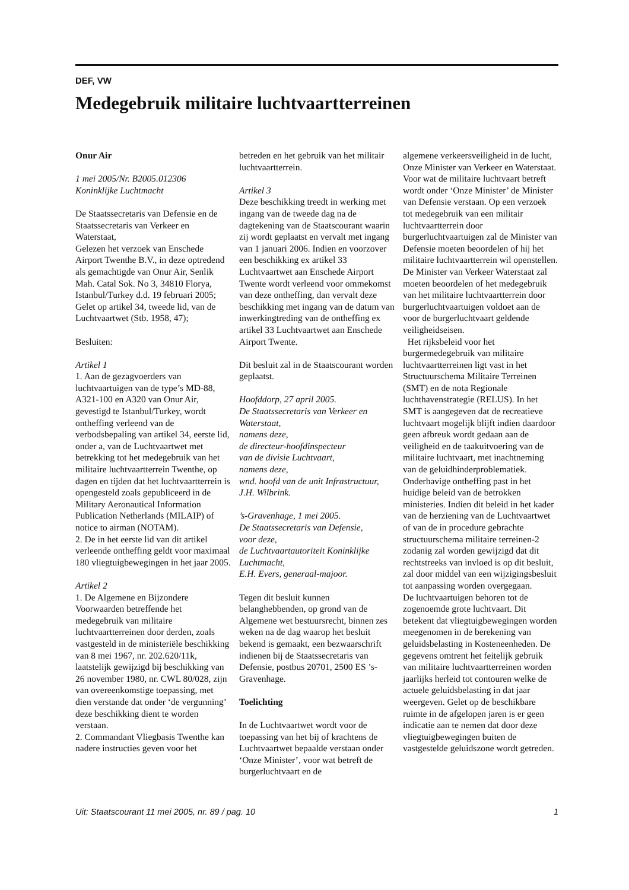DEF, VW
Medegebruik militaire luchtvaartterreinen
Onur Air
1 mei 2005/Nr. B2005.012306
Koninklijke Luchtmacht
De Staatssecretaris van Defensie en de Staatssecretaris van Verkeer en Waterstaat,
Gelezen het verzoek van Enschede Airport Twenthe B.V., in deze optredend als gemachtigde van Onur Air, Senlik Mah. Catal Sok. No 3, 34810 Florya, Istanbul/Turkey d.d. 19 februari 2005;
Gelet op artikel 34, tweede lid, van de Luchtvaartwet (Stb. 1958, 47);
Besluiten:
Artikel 1
1. Aan de gezagvoerders van luchtvaartuigen van de type’s MD-88, A321-100 en A320 van Onur Air, gevestigd te Istanbul/Turkey, wordt ontheffing verleend van de verbodsbepaling van artikel 34, eerste lid, onder a, van de Luchtvaartwet met betrekking tot het medegebruik van het militaire luchtvaartterrein Twenthe, op dagen en tijden dat het luchtvaartterrein is opengesteld zoals gepubliceerd in de Military Aeronautical Information Publication Netherlands (MILAIP) of notice to airman (NOTAM).
2. De in het eerste lid van dit artikel verleende ontheffing geldt voor maximaal 180 vliegtuigbewegingen in het jaar 2005.
Artikel 2
1. De Algemene en Bijzondere Voorwaarden betreffende het medegebruik van militaire luchtvaartterreinen door derden, zoals vastgesteld in de ministeriële beschikking van 8 mei 1967, nr. 202.620/11k, laatstelijk gewijzigd bij beschikking van 26 november 1980, nr. CWL 80/028, zijn van overeenkomstige toepassing, met dien verstande dat onder ‘de vergunning’ deze beschikking dient te worden verstaan.
2. Commandant Vliegbasis Twenthe kan nadere instructies geven voor het
betreden en het gebruik van het militair luchtvaartterrein.
Artikel 3
Deze beschikking treedt in werking met ingang van de tweede dag na de dagtekening van de Staatscourant waarin zij wordt geplaatst en vervalt met ingang van 1 januari 2006. Indien en voorzover een beschikking ex artikel 33 Luchtvaartwet aan Enschede Airport Twente wordt verleend voor ommekomst van deze ontheffing, dan vervalt deze beschikking met ingang van de datum van inwerkingtreding van de ontheffing ex artikel 33 Luchtvaartwet aan Enschede Airport Twente.
Dit besluit zal in de Staatscourant worden geplaatst.
Hoofddorp, 27 april 2005.
De Staatssecretaris van Verkeer en Waterstaat,
namens deze,
de directeur-hoofdinspecteur
van de divisie Luchtvaart,
namens deze,
wnd. hoofd van de unit Infrastructuur,
J.H. Wilbrink.
’s-Gravenhage, 1 mei 2005.
De Staatssecretaris van Defensie,
voor deze,
de Luchtvaartautoriteit Koninklijke Luchtmacht,
E.H. Evers, generaal-majoor.
Tegen dit besluit kunnen belanghebbenden, op grond van de Algemene wet bestuursrecht, binnen zes weken na de dag waarop het besluit bekend is gemaakt, een bezwaarschrift indienen bij de Staatssecretaris van Defensie, postbus 20701, 2500 ES ’s-Gravenhage.
Toelichting
In de Luchtvaartwet wordt voor de toepassing van het bij of krachtens de Luchtvaartwet bepaalde verstaan onder ‘Onze Minister’, voor wat betreft de burgerluchtvaart en de
algemene verkeersveiligheid in de lucht, Onze Minister van Verkeer en Waterstaat. Voor wat de militaire luchtvaart betreft wordt onder ‘Onze Minister’ de Minister van Defensie verstaan. Op een verzoek tot medegebruik van een militair luchtvaartterrein door burgerluchtvaartuigen zal de Minister van Defensie moeten beoordelen of hij het militaire luchtvaartterrein wil openstellen. De Minister van Verkeer Waterstaat zal moeten beoordelen of het medegebruik van het militaire luchtvaartterrein door burgerluchtvaartuigen voldoet aan de voor de burgerluchtvaart geldende veiligheidseisen.
Het rijksbeleid voor het burgermedegebruik van militaire luchtvaartterreinen ligt vast in het Structuurschema Militaire Terreinen (SMT) en de nota Regionale luchthavenstrategie (RELUS). In het SMT is aangegeven dat de recreatieve luchtvaart mogelijk blijft indien daardoor geen afbreuk wordt gedaan aan de veiligheid en de taakuitvoering van de militaire luchtvaart, met inachtneming van de geluidhinderproblematiek. Onderhavige ontheffing past in het huidige beleid van de betrokken ministeries. Indien dit beleid in het kader van de herziening van de Luchtvaartwet of van de in procedure gebrachte structuurschema militaire terreinen-2 zodanig zal worden gewijzigd dat dit rechtstreeks van invloed is op dit besluit, zal door middel van een wijzigingsbesluit tot aanpassing worden overgegaan.
De luchtvaartuigen behoren tot de zogenoemde grote luchtvaart. Dit betekent dat vliegtuigbewegingen worden meegenomen in de berekening van geluidsbelasting in Kosteneenheden. De gegevens omtrent het feitelijk gebruik van militaire luchtvaartterreinen worden jaarlijks herleid tot contouren welke de actuele geluidsbelasting in dat jaar weergeven. Gelet op de beschikbare ruimte in de afgelopen jaren is er geen indicatie aan te nemen dat door deze vliegtuigbewegingen buiten de vastgestelde geluidszone wordt getreden.
Uit: Staatscourant 11 mei 2005, nr. 89 / pag. 10 1